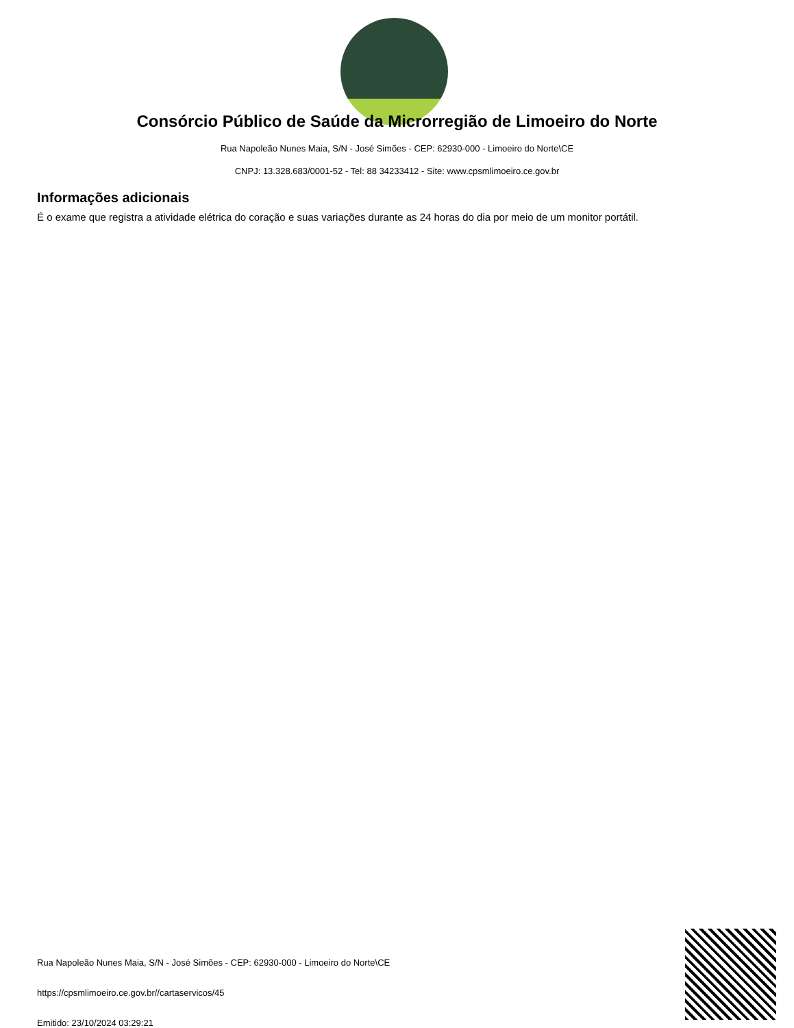Consórcio Público de Saúde da Microrregião de Limoeiro do Norte
Rua Napoleão Nunes Maia, S/N - José Simões - CEP: 62930-000 - Limoeiro do Norte\CE
CNPJ: 13.328.683/0001-52 - Tel: 88 34233412 - Site: www.cpsmlimoeiro.ce.gov.br
Informações adicionais
É o exame que registra a atividade elétrica do coração e suas variações durante as 24 horas do dia por meio de um monitor portátil.
Rua Napoleão Nunes Maia, S/N - José Simões - CEP: 62930-000 - Limoeiro do Norte\CE
https://cpsmlimoeiro.ce.gov.br//cartaservicos/45
Emitido: 23/10/2024 03:29:21